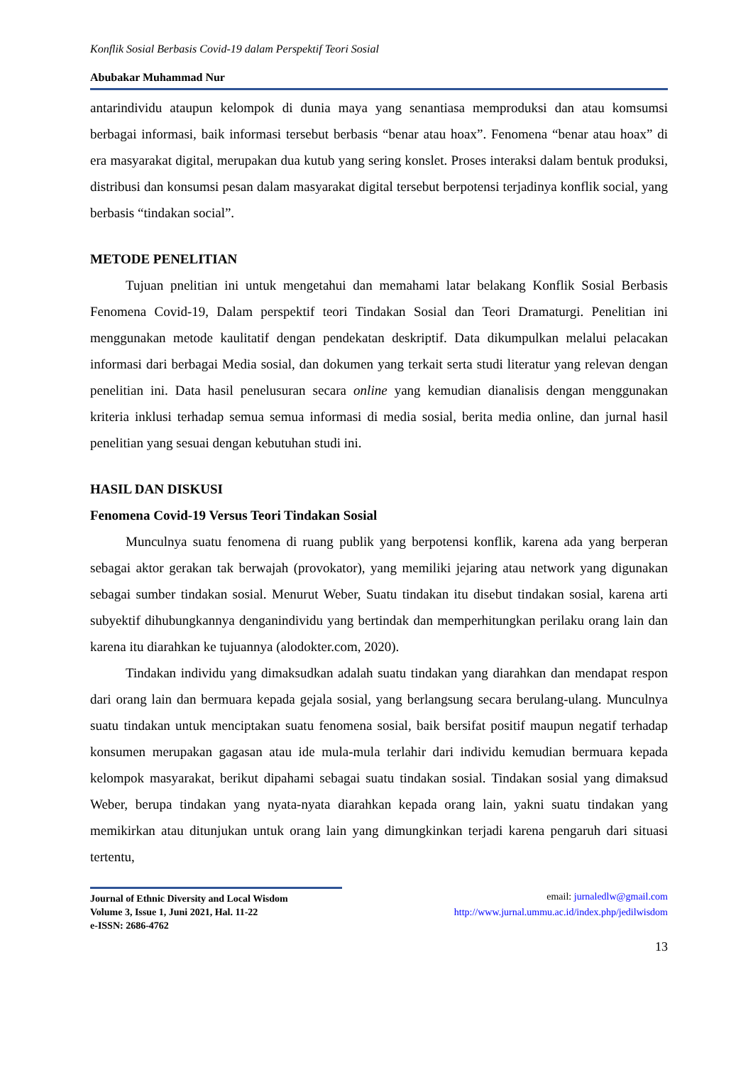Konflik Sosial Berbasis Covid-19 dalam Perspektif Teori Sosial
Abubakar Muhammad Nur
antarindividu ataupun kelompok di dunia maya yang senantiasa memproduksi dan atau komsumsi berbagai informasi, baik informasi tersebut berbasis “benar atau hoax”. Fenomena “benar atau hoax” di era masyarakat digital, merupakan dua kutub yang sering konslet. Proses interaksi dalam bentuk produksi, distribusi dan konsumsi pesan dalam masyarakat digital tersebut berpotensi terjadinya konflik social, yang berbasis “tindakan social”.
METODE PENELITIAN
Tujuan pnelitian ini untuk mengetahui dan memahami latar belakang Konflik Sosial Berbasis Fenomena Covid-19, Dalam perspektif teori Tindakan Sosial dan Teori Dramaturgi. Penelitian ini menggunakan metode kaulitatif dengan pendekatan deskriptif. Data dikumpulkan melalui pelacakan informasi dari berbagai Media sosial, dan dokumen yang terkait serta studi literatur yang relevan dengan penelitian ini. Data hasil penelusuran secara online yang kemudian dianalisis dengan menggunakan kriteria inklusi terhadap semua semua informasi di media sosial, berita media online, dan jurnal hasil penelitian yang sesuai dengan kebutuhan studi ini.
HASIL DAN DISKUSI
Fenomena Covid-19 Versus Teori Tindakan Sosial
Munculnya suatu fenomena di ruang publik yang berpotensi konflik, karena ada yang berperan sebagai aktor gerakan tak berwajah (provokator), yang memiliki jejaring atau network yang digunakan sebagai sumber tindakan sosial. Menurut Weber, Suatu tindakan itu disebut tindakan sosial, karena arti subyektif dihubungkannya denganindividu yang bertindak dan memperhitungkan perilaku orang lain dan karena itu diarahkan ke tujuannya (alodokter.com, 2020).
Tindakan individu yang dimaksudkan adalah suatu tindakan yang diarahkan dan mendapat respon dari orang lain dan bermuara kepada gejala sosial, yang berlangsung secara berulang-ulang. Munculnya suatu tindakan untuk menciptakan suatu fenomena sosial, baik bersifat positif maupun negatif terhadap konsumen merupakan gagasan atau ide mula-mula terlahir dari individu kemudian bermuara kepada kelompok masyarakat, berikut dipahami sebagai suatu tindakan sosial. Tindakan sosial yang dimaksud Weber, berupa tindakan yang nyata-nyata diarahkan kepada orang lain, yakni suatu tindakan yang memikirkan atau ditunjukan untuk orang lain yang dimungkinkan terjadi karena pengaruh dari situasi tertentu,
Journal of Ethnic Diversity and Local Wisdom
Volume 3, Issue 1, Juni 2021, Hal. 11-22
e-ISSN: 2686-4762
email: jurnaledlw@gmail.com
http://www.jurnal.ummu.ac.id/index.php/jedilwisdom
13